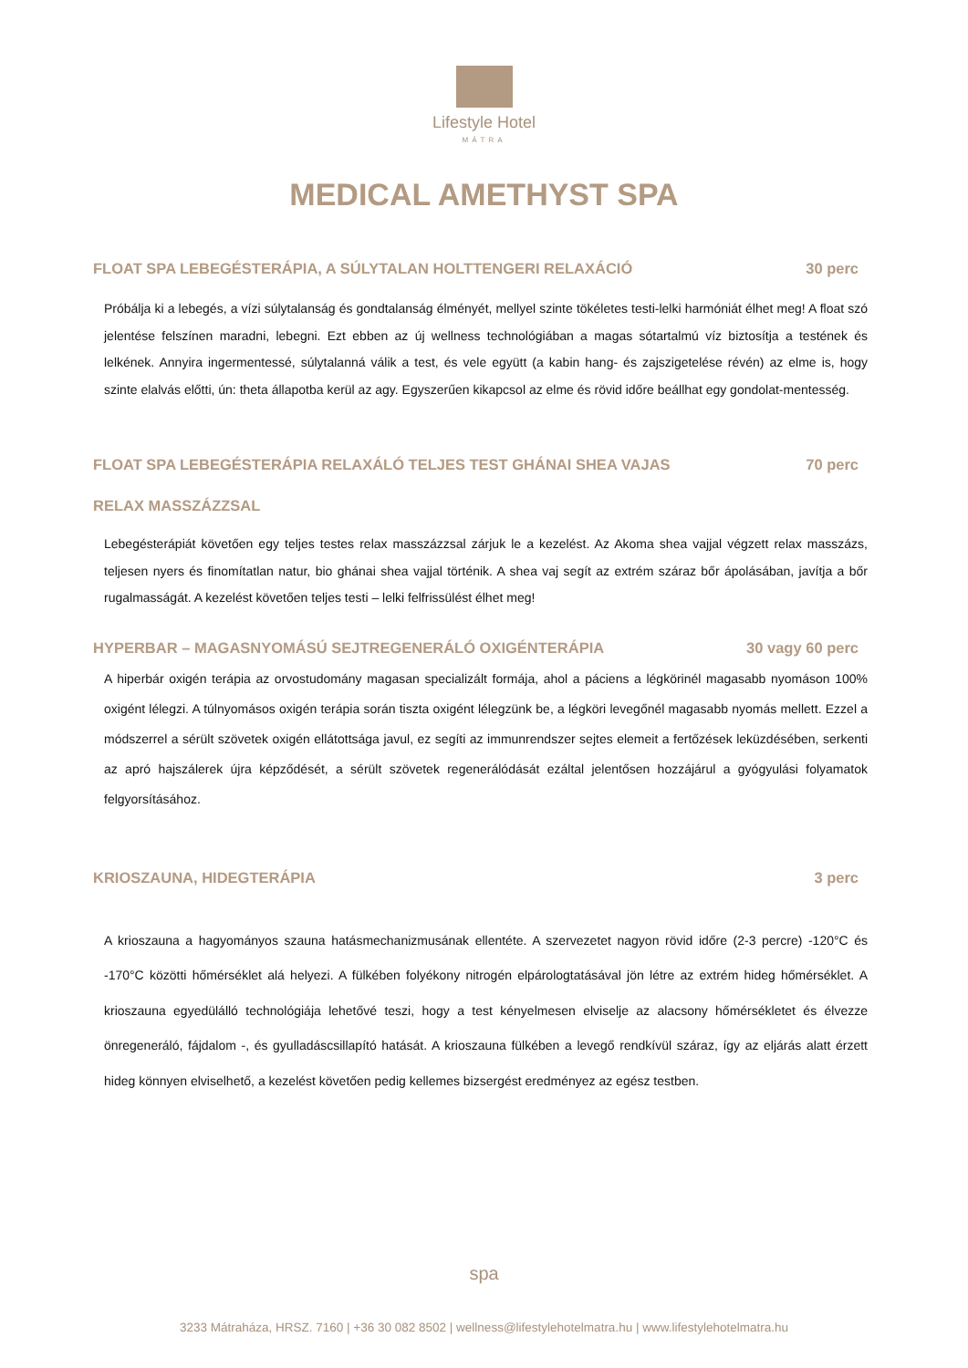Lifestyle Hotel
MÁTRA
MEDICAL AMETHYST SPA
FLOAT SPA LEBEGÉSTERÁPIA, A SÚLYTALAN HOLTTENGERI RELAXÁCIÓ 30 perc
Próbálja ki a lebegés, a vízi súlytalanság és gondtalanság élményét, mellyel szinte tökéletes testi-lelki harmóniát élhet meg! A float szó jelentése felszínen maradni, lebegni. Ezt ebben az új wellness technológiában a magas sótartalmú víz biztosítja a testének és lelkének. Annyira ingermentessé, súlytalanná válik a test, és vele együtt (a kabin hang- és zajszigetelése révén) az elme is, hogy szinte elalvás előtti, ún: theta állapotba kerül az agy. Egyszerűen kikapcsol az elme és rövid időre beállhat egy gondolat-mentesség.
FLOAT SPA LEBEGÉSTERÁPIA RELAXÁLÓ TELJES TEST GHÁNAI SHEA VAJAS 70 perc
RELAX MASSZÁZZSAL
Lebegésterápiát követően egy teljes testes relax masszázzsal zárjuk le a kezelést. Az Akoma shea vajjal végzett relax masszázs, teljesen nyers és finomítatlan natur, bio ghánai shea vajjal történik. A shea vaj segít az extrém száraz bőr ápolásában, javítja a bőr rugalmasságát. A kezelést követően teljes testi – lelki felfrissülést élhet meg!
HYPERBAR – MAGASNYOMÁSÚ SEJTREGENERÁLÓ OXIGÉNTERÁPIA 30 vagy 60 perc
A hiperbár oxigén terápia az orvostudomány magasan specializált formája, ahol a páciens a légkörinél magasabb nyomáson 100% oxigént lélegzi. A túlnyomásos oxigén terápia során tiszta oxigént lélegzünk be, a légköri levegőnél magasabb nyomás mellett. Ezzel a módszerrel a sérült szövetek oxigén ellátottsága javul, ez segíti az immunrendszer sejtes elemeit a fertőzések leküzdésében, serkenti az apró hajszálerek újra képződését, a sérült szövetek regenerálódását ezáltal jelentősen hozzájárul a gyógyulási folyamatok felgyorsításához.
KRIOSZAUNA, HIDEGTERÁPIA 3 perc
A krioszauna a hagyományos szauna hatásmechanizmusának ellentéte. A szervezetet nagyon rövid időre (2-3 percre) -120°C és -170°C közötti hőmérséklet alá helyezi. A fülkében folyékony nitrogén elpárologtatásával jön létre az extrém hideg hőmérséklet. A krioszauna egyedülálló technológiája lehetővé teszi, hogy a test kényelmesen elviselje az alacsony hőmérsékletet és élvezze önregeneráló, fájdalom -, és gyulladáscsillapító hatását. A krioszauna fülkében a levegő rendkívül száraz, így az eljárás alatt érzett hideg könnyen elviselhető, a kezelést követően pedig kellemes bizsergést eredményez az egész testben.
spa
3233 Mátraháza, HRSZ. 7160 | +36 30 082 8502 | wellness@lifestylehotelmatra.hu | www.lifestylehotelmatra.hu